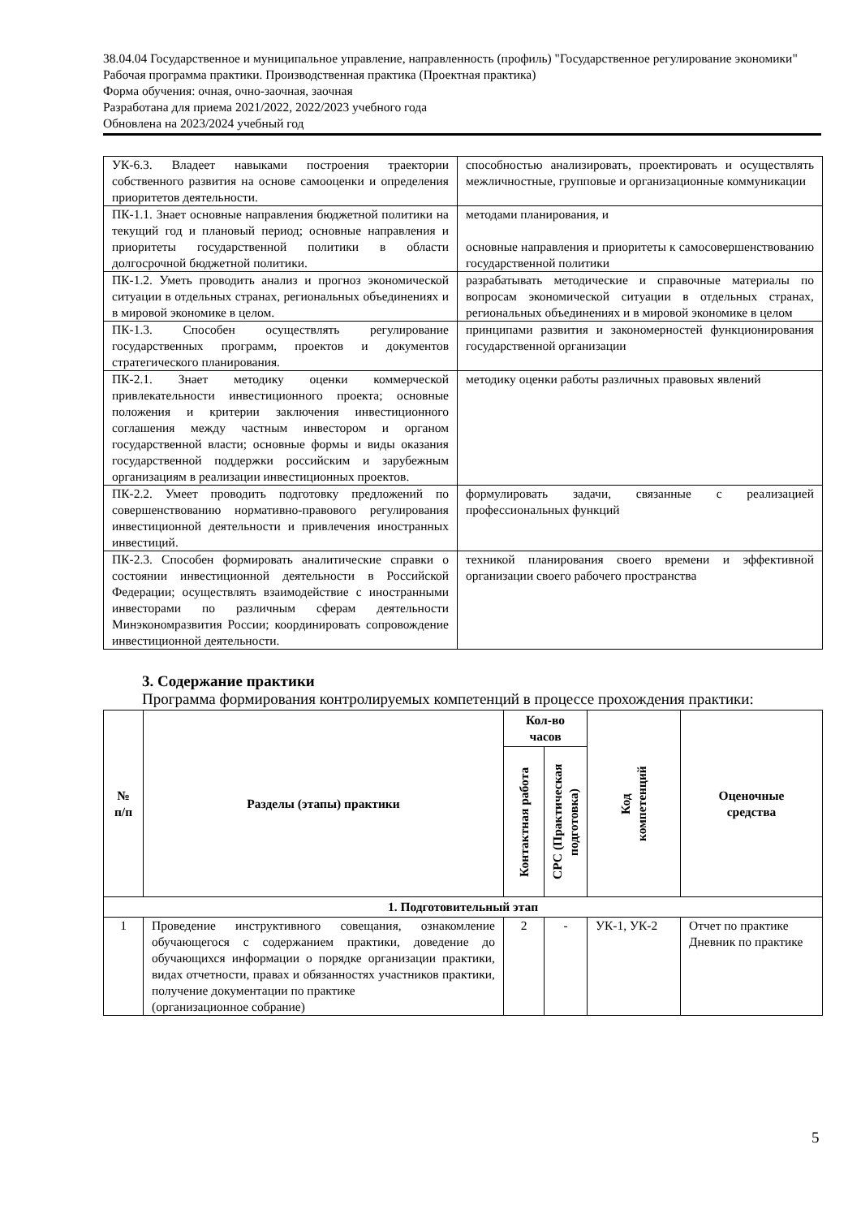38.04.04 Государственное и муниципальное управление, направленность (профиль) "Государственное регулирование экономики"
Рабочая программа практики. Производственная практика (Проектная практика)
Форма обучения: очная, очно-заочная, заочная
Разработана для приема 2021/2022, 2022/2023 учебного года
Обновлена на 2023/2024 учебный год
| УК-6.3. Владеет навыками построения траектории собственного развития на основе самооценки и определения приоритетов деятельности. | способностью анализировать, проектировать и осуществлять межличностные, групповые и организационные коммуникации |
| ПК-1.1. Знает основные направления бюджетной политики на текущий год и плановый период; основные направления и приоритеты государственной политики в области долгосрочной бюджетной политики. | методами планирования, и основные направления и приоритеты к самосовершенствованию государственной политики |
| ПК-1.2. Уметь проводить анализ и прогноз экономической ситуации в отдельных странах, региональных объединениях и в мировой экономике в целом. | разрабатывать методические и справочные материалы по вопросам экономической ситуации в отдельных странах, региональных объединениях и в мировой экономике в целом |
| ПК-1.3. Способен осуществлять регулирование государственных программ, проектов и документов стратегического планирования. | принципами развития и закономерностей функционирования государственной организации |
| ПК-2.1. Знает методику оценки коммерческой привлекательности инвестиционного проекта; основные положения и критерии заключения инвестиционного соглашения между частным инвестором и органом государственной власти; основные формы и виды оказания государственной поддержки российским и зарубежным организациям в реализации инвестиционных проектов. | методику оценки работы различных правовых явлений |
| ПК-2.2. Умеет проводить подготовку предложений по совершенствованию нормативно-правового регулирования инвестиционной деятельности и привлечения иностранных инвестиций. | формулировать задачи, связанные с реализацией профессиональных функций |
| ПК-2.3. Способен формировать аналитические справки о состоянии инвестиционной деятельности в Российской Федерации; осуществлять взаимодействие с иностранными инвесторами по различным сферам деятельности Минэкономразвития России; координировать сопровождение инвестиционной деятельности. | техникой планирования своего времени и эффективной организации своего рабочего пространства |
3. Содержание практики
Программа формирования контролируемых компетенций в процессе прохождения практики:
| № п/п | Разделы (этапы) практики | Кол-во часов | | Код компетенций | Оценочные средства |
| --- | --- | --- | --- | --- | --- |
| | | Контактная работа | СРС (Практическая подготовка) | | |
| 1. Подготовительный этап | | | | | |
| 1 | Проведение инструктивного совещания, ознакомление обучающегося с содержанием практики, доведение до обучающихся информации о порядке организации практики, видах отчетности, правах и обязанностях участников практики, получение документации по практике (организационное собрание) | 2 | - | УК-1, УК-2 | Отчет по практике Дневник по практике |
5